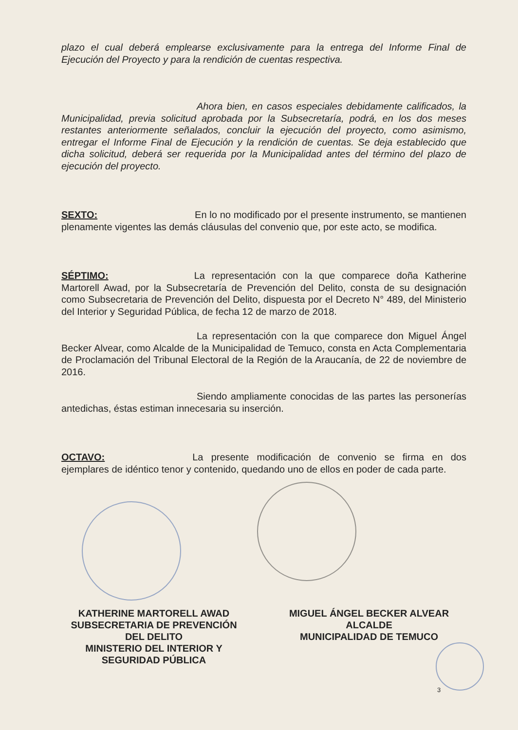plazo el cual deberá emplearse exclusivamente para la entrega del Informe Final de Ejecución del Proyecto y para la rendición de cuentas respectiva.
Ahora bien, en casos especiales debidamente calificados, la Municipalidad, previa solicitud aprobada por la Subsecretaría, podrá, en los dos meses restantes anteriormente señalados, concluir la ejecución del proyecto, como asimismo, entregar el Informe Final de Ejecución y la rendición de cuentas. Se deja establecido que dicha solicitud, deberá ser requerida por la Municipalidad antes del término del plazo de ejecución del proyecto.
SEXTO: En lo no modificado por el presente instrumento, se mantienen plenamente vigentes las demás cláusulas del convenio que, por este acto, se modifica.
SÉPTIMO: La representación con la que comparece doña Katherine Martorell Awad, por la Subsecretaría de Prevención del Delito, consta de su designación como Subsecretaria de Prevención del Delito, dispuesta por el Decreto N° 489, del Ministerio del Interior y Seguridad Pública, de fecha 12 de marzo de 2018.
La representación con la que comparece don Miguel Ángel Becker Alvear, como Alcalde de la Municipalidad de Temuco, consta en Acta Complementaria de Proclamación del Tribunal Electoral de la Región de la Araucanía, de 22 de noviembre de 2016.
Siendo ampliamente conocidas de las partes las personerías antedichas, éstas estiman innecesaria su inserción.
OCTAVO: La presente modificación de convenio se firma en dos ejemplares de idéntico tenor y contenido, quedando uno de ellos en poder de cada parte.
KATHERINE MARTORELL AWAD
SUBSECRETARIA DE PREVENCIÓN
DEL DELITO
MINISTERIO DEL INTERIOR Y
SEGURIDAD PÚBLICA
MIGUEL ÁNGEL BECKER ALVEAR
ALCALDE
MUNICIPALIDAD DE TEMUCO
3